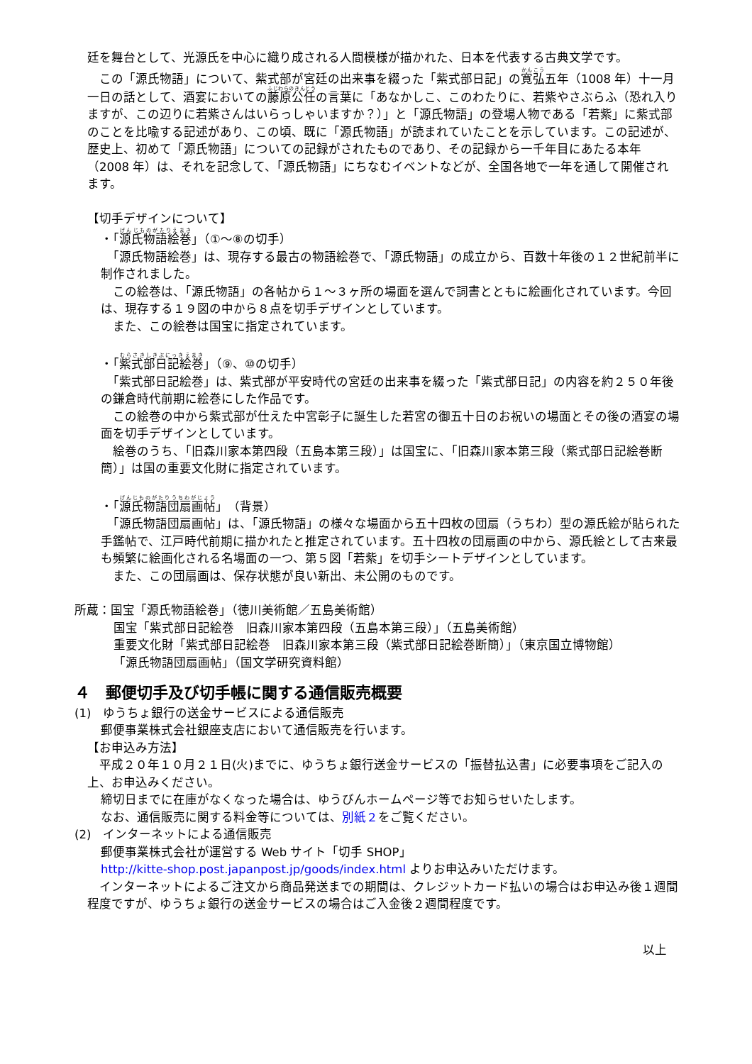廷を舞台として、光源氏を中心に織り成される人間模様が描かれた、日本を代表する古典文学です。
　この「源氏物語」について、紫式部が宮廷の出来事を綴った「紫式部日記」の寛弘五年（1008 年）十一月一日の話として、酒宴においての藤原公任の言葉に「あなかしこ、このわたりに、若紫やさぶらふ（恐れ入りますが、この辺りに若紫さんはいらっしゃいますか？）」と「源氏物語」の登場人物である「若紫」に紫式部のことを比喩する記述があり、この頃、既に「源氏物語」が読まれていたことを示しています。この記述が、歴史上、初めて「源氏物語」についての記録がされたものであり、その記録から一千年目にあたる本年（2008 年）は、それを記念して、「源氏物語」にちなむイベントなどが、全国各地で一年を通して開催されます。
【切手デザインについて】
・「源氏物語絵巻」（①～⑧の切手）
　「源氏物語絵巻」は、現存する最古の物語絵巻で、「源氏物語」の成立から、百数十年後の１２世紀前半に制作されました。
　この絵巻は、「源氏物語」の各帖から１～３ヶ所の場面を選んで詞書とともに絵画化されています。今回は、現存する１９図の中から８点を切手デザインとしています。
　また、この絵巻は国宝に指定されています。
・「紫式部日記絵巻」（⑨、⑩の切手）
　「紫式部日記絵巻」は、紫式部が平安時代の宮廷の出来事を綴った「紫式部日記」の内容を約２５０年後の鎌倉時代前期に絵巻にした作品です。
　この絵巻の中から紫式部が仕えた中宮彰子に誕生した若宮の御五十日のお祝いの場面とその後の酒宴の場面を切手デザインとしています。
　絵巻のうち、「旧森川家本第四段（五島本第三段）」は国宝に、「旧森川家本第三段（紫式部日記絵巻断簡）」は国の重要文化財に指定されています。
・「源氏物語団扇画帖」（背景）
　「源氏物語団扇画帖」は、「源氏物語」の様々な場面から五十四枚の団扇（うちわ）型の源氏絵が貼られた手鑑帖で、江戸時代前期に描かれたと推定されています。五十四枚の団扇画の中から、源氏絵として古来最も頻繁に絵画化される名場面の一つ、第５図「若紫」を切手シートデザインとしています。
　また、この団扇画は、保存状態が良い新出、未公開のものです。
所蔵：国宝「源氏物語絵巻」（徳川美術館／五島美術館）
国宝「紫式部日記絵巻　旧森川家本第四段（五島本第三段）」（五島美術館）
重要文化財「紫式部日記絵巻　旧森川家本第三段（紫式部日記絵巻断簡）」（東京国立博物館）
「源氏物語団扇画帖」（国文学研究資料館）
４　郵便切手及び切手帳に関する通信販売概要
(1)　ゆうちょ銀行の送金サービスによる通信販売
郵便事業株式会社銀座支店において通信販売を行います。
【お申込み方法】
　平成２０年１０月２１日(火)までに、ゆうちょ銀行送金サービスの「振替払込書」に必要事項をご記入の上、お申込みください。
締切日までに在庫がなくなった場合は、ゆうびんホームページ等でお知らせいたします。
なお、通信販売に関する料金等については、別紙２をご覧ください。
(2)　インターネットによる通信販売
郵便事業株式会社が運営する Web サイト「切手 SHOP」
http://kitte-shop.post.japanpost.jp/goods/index.html よりお申込みいただけます。
　インターネットによるご注文から商品発送までの期間は、クレジットカード払いの場合はお申込み後１週間程度ですが、ゆうちょ銀行の送金サービスの場合はご入金後２週間程度です。
以上